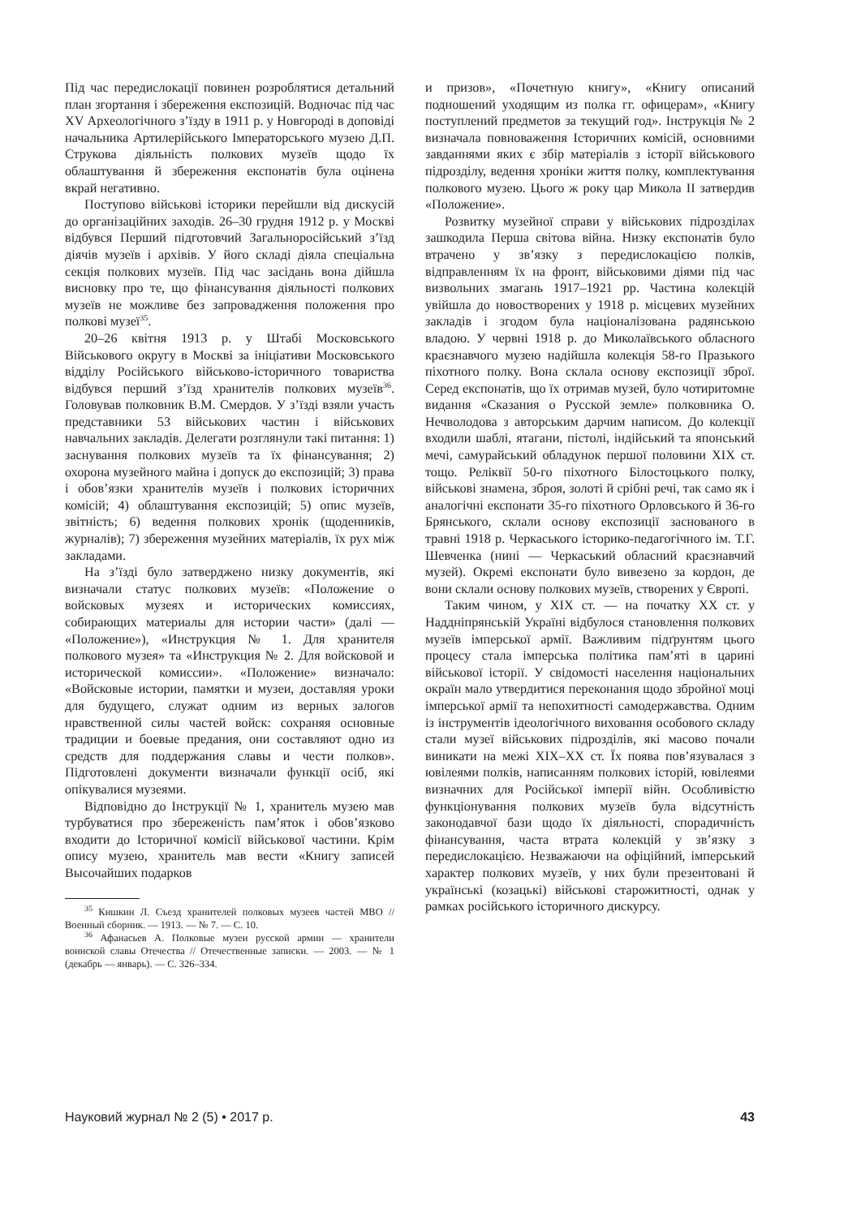Під час передислокації повинен розроблятися детальний план згортання і збереження експозицій. Водночас під час XV Археологічного з’їзду в 1911 р. у Новгороді в доповіді начальника Артилерійського Імператорського музею Д.П. Струкова діяльність полкових музеїв щодо їх облаштування й збереження експонатів була оцінена вкрай негативно.
Поступово військові історики перейшли від дискусій до організаційних заходів. 26–30 грудня 1912 р. у Москві відбувся Перший підготовчий Загальноросійський з’їзд діячів музеїв і архівів. У його складі діяла спеціальна секція полкових музеїв. Під час засідань вона дійшла висновку про те, що фінансування діяльності полкових музеїв не можливе без запровадження положення про полкові музеї<sup>35</sup>.
20–26 квітня 1913 р. у Штабі Московського Військового округу в Москві за ініціативи Московського відділу Російського військово-історичного товариства відбувся перший з’їзд хранителів полкових музеїв<sup>36</sup>. Головував полковник В.М. Смердов. У з’їзді взяли участь представники 53 військових частин і військових навчальних закладів. Делегати розглянули такі питання: 1) заснування полкових музеїв та їх фінансування; 2) охорона музейного майна і допуск до експозицій; 3) права і обов’язки хранителів музеїв і полкових історичних комісій; 4) облаштування експозицій; 5) опис музеїв, звітність; 6) ведення полкових хронік (щоденників, журналів); 7) збереження музейних матеріалів, їх рух між закладами.
На з’їзді було затверджено низку документів, які визначали статус полкових музеїв: «Положение о войсковых музеях и исторических комиссиях, собирающих материалы для истории части» (далі — «Положение»), «Инструкция № 1. Для хранителя полкового музея» та «Инструкция № 2. Для войсковой и исторической комиссии». «Положение» визначало: «Войсковые истории, памятки и музеи, доставляя уроки для будущего, служат одним из верных залогов нравственной силы частей войск: сохраняя основные традиции и боевые предания, они составляют одно из средств для поддержания славы и чести полков». Підготовлені документи визначали функції осіб, які опікувалися музеями.
Відповідно до Інструкції № 1, хранитель музею мав турбуватися про збереженість пам’яток і обов’язково входити до Історичної комісії військової частини. Крім опису музею, хранитель мав вести «Книгу записей Высочайших подарков
<sup>35</sup> Кишкин Л. Съезд хранителей полковых музеев частей МВО // Военный сборник. — 1913. — № 7. — С. 10.
<sup>36</sup> Афанасьев А. Полковые музеи русской армии — хранители воинской славы Отечества // Отечественные записки. — 2003. — № 1 (декабрь — январь). — С. 326–334.
и призов», «Почетную книгу», «Книгу описаний подношений уходящим из полка гг. офицерам», «Книгу поступлений предметов за текущий год». Інструкція № 2 визначала повноваження Історичних комісій, основними завданнями яких є збір матеріалів з історії військового підрозділу, ведення хроніки життя полку, комплектування полкового музею. Цього ж року цар Микола II затвердив «Положение».
Розвитку музейної справи у військових підрозділах зашкодила Перша світова війна. Низку експонатів було втрачено у зв’язку з передислокацією полків, відправленням їх на фронт, військовими діями під час визвольних змагань 1917–1921 рр. Частина колекцій увійшла до новостворених у 1918 р. місцевих музейних закладів і згодом була націоналізована радянською владою. У червні 1918 р. до Миколаївського обласного краєзнавчого музею надійшла колекція 58-го Празького піхотного полку. Вона склала основу експозиції зброї. Серед експонатів, що їх отримав музей, було чотиритомне видання «Сказания о Русской земле» полковника О. Нечволодова з авторським дарчим написом. До колекції входили шаблі, ятагани, пістолі, індійський та японський мечі, самурайський обладунок першої половини XIX ст. тощо. Реліквії 50-го піхотного Білостоцького полку, військові знамена, зброя, золоті й срібні речі, так само як і аналогічні експонати 35-го піхотного Орловського й 36-го Брянського, склали основу експозиції заснованого в травні 1918 р. Черкаського історико-педагогічного ім. Т.Г. Шевченка (нині — Черкаський обласний краєзнавчий музей). Окремі експонати було вивезено за кордон, де вони склали основу полкових музеїв, створених у Європі.
Таким чином, у XIX ст. — на початку XX ст. у Наддніпрянській Україні відбулося становлення полкових музеїв імперської армії. Важливим підґрунтям цього процесу стала імперська політика пам’яті в царині військової історії. У свідомості населення національних окраїн мало утвердитися переконання щодо збройної моці імперської армії та непохитності самодержавства. Одним із інструментів ідеологічного виховання особового складу стали музеї військових підрозділів, які масово почали виникати на межі XIX–XX ст. Їх поява пов’язувалася з ювілеями полків, написанням полкових історій, ювілеями визначних для Російської імперії війн. Особливістю функціонування полкових музеїв була відсутність законодавчої бази щодо їх діяльності, спорадичність фінансування, часта втрата колекцій у зв’язку з передислокацією. Незважаючи на офіційний, імперський характер полкових музеїв, у них були презентовані й українські (козацькі) військові старожитності, однак у рамках російського історичного дискурсу.
Науковий журнал № 2 (5) • 2017 р. 43